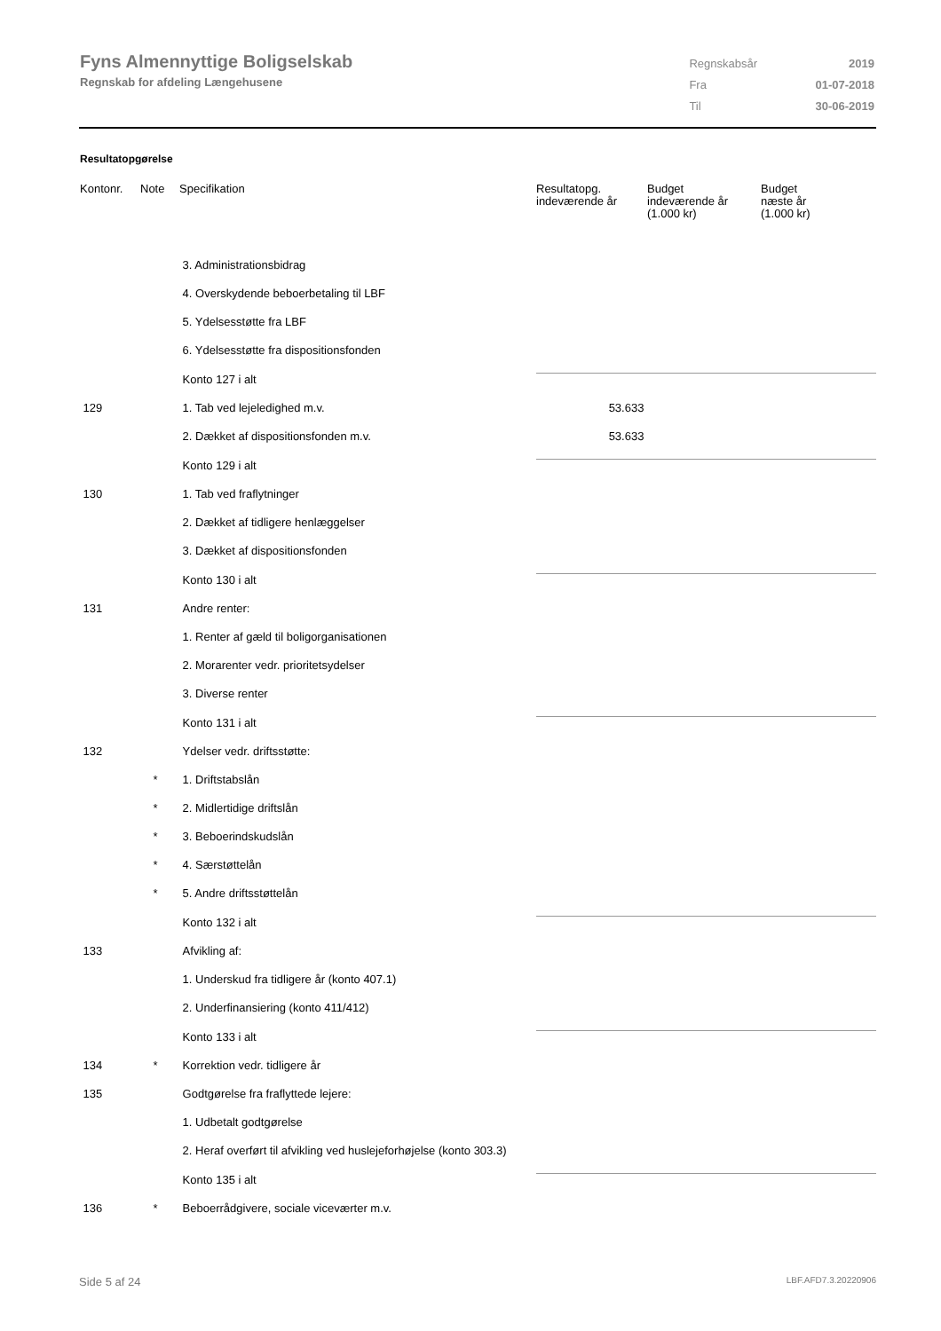Fyns Almennyttige Boligselskab
Regnskab for afdeling Længehusene
| Regnskabsår | 2019 |
| Fra | 01-07-2018 |
| Til | 30-06-2019 |
Resultatopgørelse
| Kontonr. | Note | Specifikation | Resultatopg. indeværende år | Budget indeværende år (1.000 kr) | Budget næste år (1.000 kr) |
| --- | --- | --- | --- | --- | --- |
| | | 3. Administrationsbidrag | | | |
| | | 4. Overskydende beboerbetaling til LBF | | | |
| | | 5. Ydelsesstøtte fra LBF | | | |
| | | 6. Ydelsesstøtte fra dispositionsfonden | | | |
| | | Konto 127 i alt | | | |
| 129 | | 1. Tab ved lejeledighed m.v. | 53.633 | | |
| | | 2. Dækket af dispositionsfonden m.v. | 53.633 | | |
| | | Konto 129 i alt | | | |
| 130 | | 1. Tab ved fraflytninger | | | |
| | | 2. Dækket af tidligere henlæggelser | | | |
| | | 3. Dækket af dispositionsfonden | | | |
| | | Konto 130 i alt | | | |
| 131 | | Andre renter: | | | |
| | | 1. Renter af gæld til boligorganisationen | | | |
| | | 2. Morarenter vedr. prioritetsydelser | | | |
| | | 3. Diverse renter | | | |
| | | Konto 131 i alt | | | |
| 132 | | Ydelser vedr. driftsstøtte: | | | |
| | * | 1. Driftstabslån | | | |
| | * | 2. Midlertidige driftslån | | | |
| | * | 3. Beboerindskudslån | | | |
| | * | 4. Særstøttelån | | | |
| | * | 5. Andre driftsstøttelån | | | |
| | | Konto 132 i alt | | | |
| 133 | | Afvikling af: | | | |
| | | 1. Underskud fra tidligere år (konto 407.1) | | | |
| | | 2. Underfinansiering (konto 411/412) | | | |
| | | Konto 133 i alt | | | |
| 134 | * | Korrektion vedr. tidligere år | | | |
| 135 | | Godtgørelse fra fraflyttede lejere: | | | |
| | | 1. Udbetalt godtgørelse | | | |
| | | 2. Heraf overført til afvikling ved huslejeforhøjelse (konto 303.3) | | | |
| | | Konto 135 i alt | | | |
| 136 | * | Beboerrådgivere, sociale viceværter m.v. | | | |
Side 5 af 24 LBF.AFD7.3.20220906